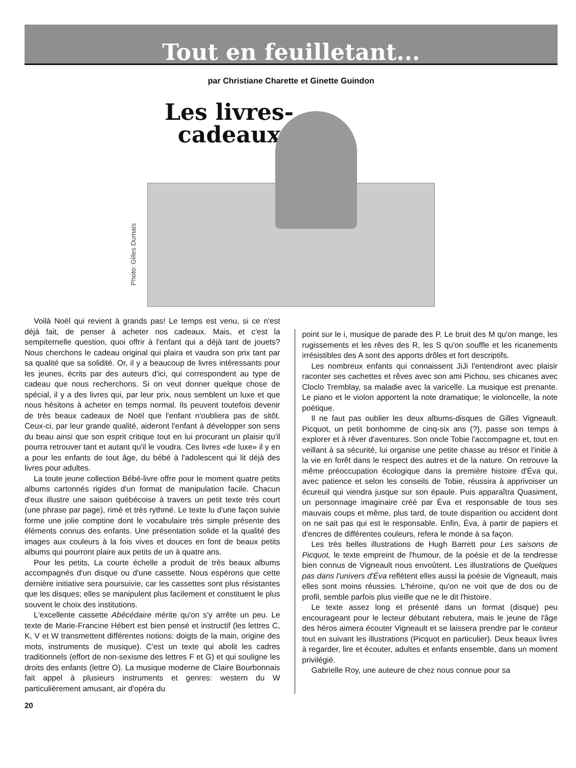Tout en feuilletant...
par Christiane Charette et Ginette Guindon
Photo: Gilles Dumais
Les livres-cadeaux
Voilà Noël qui revient à grands pas! Le temps est venu, si ce n'est déjà fait, de penser à acheter nos cadeaux. Mais, et c'est la sempiternelle question, quoi offrir à l'enfant qui a déjà tant de jouets? Nous cherchons le cadeau original qui plaira et vaudra son prix tant par sa qualité que sa solidité. Or, il y a beaucoup de livres intéressants pour les jeunes, écrits par des auteurs d'ici, qui correspondent au type de cadeau que nous recherchons. Si on veut donner quelque chose de spécial, il y a des livres qui, par leur prix, nous semblent un luxe et que nous hésitons à acheter en temps normal. Ils peuvent toutefois devenir de très beaux cadeaux de Noël que l'enfant n'oubliera pas de sitôt. Ceux-ci, par leur grande qualité, aideront l'enfant à développer son sens du beau ainsi que son esprit critique tout en lui procurant un plaisir qu'il pourra retrouver tant et autant qu'il le voudra. Ces livres «de luxe» il y en a pour les enfants de tout âge, du bébé à l'adolescent qui lit déjà des livres pour adultes.
La toute jeune collection Bébé-livre offre pour le moment quatre petits albums cartonnés rigides d'un format de manipulation facile. Chacun d'eux illustre une saison québécoise à travers un petit texte très court (une phrase par page), rimé et très rythmé. Le texte lu d'une façon suivie forme une jolie comptine dont le vocabulaire très simple présente des éléments connus des enfants. Une présentation solide et la qualité des images aux couleurs à la fois vives et douces en font de beaux petits albums qui pourront plaire aux petits de un à quatre ans.
Pour les petits, La courte échelle a produit de très beaux albums accompagnés d'un disque ou d'une cassette. Nous espérons que cette dernière initiative sera poursuivie, car les cassettes sont plus résistantes que les disques; elles se manipulent plus facilement et constituent le plus souvent le choix des institutions.
L'excellente cassette Abécédaire mérite qu'on s'y arrête un peu. Le texte de Marie-Francine Hébert est bien pensé et instructif (les lettres C, K, V et W transmettent différentes notions: doigts de la main, origine des mots, instruments de musique). C'est un texte qui abolit les cadres traditionnels (effort de non-sexisme des lettres F et G) et qui souligne les droits des enfants (lettre O). La musique moderne de Claire Bourbonnais fait appel à plusieurs instruments et genres: western du W particulièrement amusant, air d'opéra du
point sur le i, musique de parade des P. Le bruit des M qu'on mange, les rugissements et les rêves des R, les S qu'on souffle et les ricanements irrésistibles des A sont des apports drôles et fort descriptifs.
Les nombreux enfants qui connaissent JiJi l'entendront avec plaisir raconter ses cachettes et rêves avec son ami Pichou, ses chicanes avec Cloclo Tremblay, sa maladie avec la varicelle. La musique est prenante. Le piano et le violon apportent la note dramatique; le violoncelle, la note poétique.
Il ne faut pas oublier les deux albums-disques de Gilles Vigneault. Picquot, un petit bonhomme de cinq-six ans (?), passe son temps à explorer et à rêver d'aventures. Son oncle Tobie l'accompagne et, tout en veillant à sa sécurité, lui organise une petite chasse au trésor et l'initie à la vie en forêt dans le respect des autres et de la nature. On retrouve la même préoccupation écologique dans la première histoire d'Éva qui, avec patience et selon les conseils de Tobie, réussira à apprivoiser un écureuil qui viendra jusque sur son épaule. Puis apparaîtra Quasiment, un personnage imaginaire créé par Éva et responsable de tous ses mauvais coups et même, plus tard, de toute disparition ou accident dont on ne sait pas qui est le responsable. Enfin, Éva, à partir de papiers et d'encres de différentes couleurs, refera le monde à sa façon.
Les très belles illustrations de Hugh Barrett pour Les saisons de Picquot, le texte empreint de l'humour, de la poésie et de la tendresse bien connus de Vigneault nous envoûtent. Les illustrations de Quelques pas dans l'univers d'Éva reflètent elles aussi la poésie de Vigneault, mais elles sont moins réussies. L'héroïne, qu'on ne voit que de dos ou de profil, semble parfois plus vieille que ne le dit l'histoire.
Le texte assez long et présenté dans un format (disque) peu encourageant pour le lecteur débutant rebutera, mais le jeune de l'âge des héros aimera écouter Vigneault et se laissera prendre par le conteur tout en suivant les illustrations (Picquot en particulier). Deux beaux livres à regarder, lire et écouter, adultes et enfants ensemble, dans un moment privilégié.
Gabrielle Roy, une auteure de chez nous connue pour sa
20